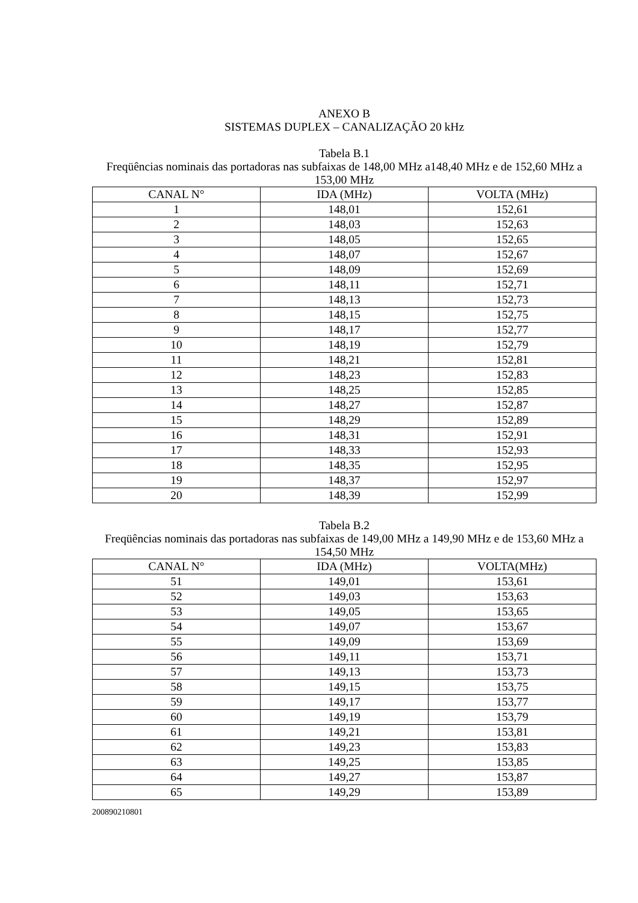ANEXO B
SISTEMAS DUPLEX – CANALIZAÇÃO 20 kHz
Tabela B.1
Freqüências nominais das portadoras nas subfaixas de 148,00 MHz a148,40 MHz e de 152,60 MHz a 153,00 MHz
| CANAL N° | IDA (MHz) | VOLTA (MHz) |
| --- | --- | --- |
| 1 | 148,01 | 152,61 |
| 2 | 148,03 | 152,63 |
| 3 | 148,05 | 152,65 |
| 4 | 148,07 | 152,67 |
| 5 | 148,09 | 152,69 |
| 6 | 148,11 | 152,71 |
| 7 | 148,13 | 152,73 |
| 8 | 148,15 | 152,75 |
| 9 | 148,17 | 152,77 |
| 10 | 148,19 | 152,79 |
| 11 | 148,21 | 152,81 |
| 12 | 148,23 | 152,83 |
| 13 | 148,25 | 152,85 |
| 14 | 148,27 | 152,87 |
| 15 | 148,29 | 152,89 |
| 16 | 148,31 | 152,91 |
| 17 | 148,33 | 152,93 |
| 18 | 148,35 | 152,95 |
| 19 | 148,37 | 152,97 |
| 20 | 148,39 | 152,99 |
Tabela B.2
Freqüências nominais das portadoras nas subfaixas de 149,00 MHz a 149,90 MHz e de 153,60 MHz a 154,50 MHz
| CANAL N° | IDA (MHz) | VOLTA(MHz) |
| --- | --- | --- |
| 51 | 149,01 | 153,61 |
| 52 | 149,03 | 153,63 |
| 53 | 149,05 | 153,65 |
| 54 | 149,07 | 153,67 |
| 55 | 149,09 | 153,69 |
| 56 | 149,11 | 153,71 |
| 57 | 149,13 | 153,73 |
| 58 | 149,15 | 153,75 |
| 59 | 149,17 | 153,77 |
| 60 | 149,19 | 153,79 |
| 61 | 149,21 | 153,81 |
| 62 | 149,23 | 153,83 |
| 63 | 149,25 | 153,85 |
| 64 | 149,27 | 153,87 |
| 65 | 149,29 | 153,89 |
200890210801